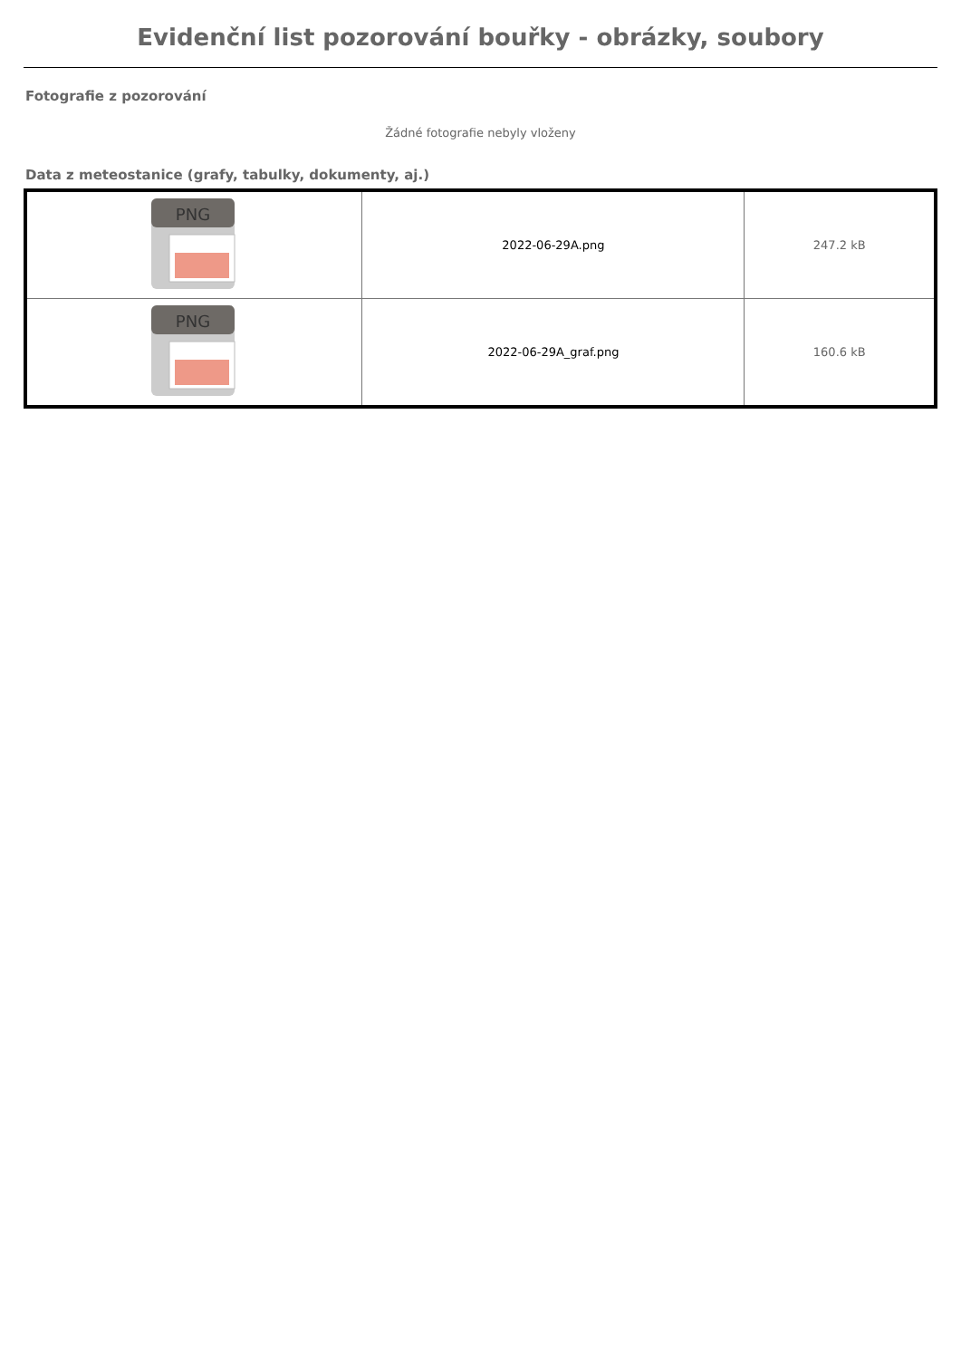Evidenční list pozorování bouřky - obrázky, soubory
Fotografie z pozorování
Žádné fotografie nebyly vloženy
Data z meteostanice (grafy, tabulky, dokumenty, aj.)
| PNG | 2022-06-29A.png | 247.2 kB |
| PNG | 2022-06-29A_graf.png | 160.6 kB |